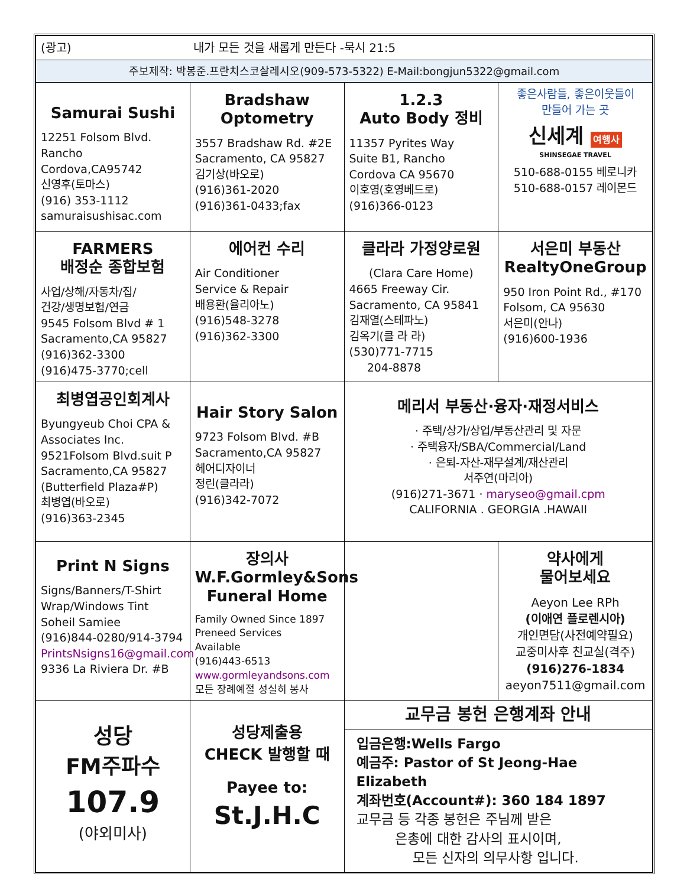| (광고) 내가 모든 것을 새롭게 만든다 -묵시 21:5 | | | |
| 주보제작: 박봉준.프란치스코살레시오(909-573-5322) E-Mail:bongjun5322@gmail.com | | | |
| Samurai Sushi 12251 Folsom Blvd. Rancho Cordova,CA95742 신영후(토마스) (916) 353-1112 samuraisushisac.com | Bradshaw Optometry 3557 Bradshaw Rd. #2E Sacramento, CA 95827 김기상(바오로) (916)361-2020 (916)361-0433;fax | 1.2.3 Auto Body 정비 11357 Pyrites Way Suite B1, Rancho Cordova CA 95670 이호영(호영베드로) (916)366-0123 | 좋은사람들, 좋은이웃들이 만들어 가는 곳 신세계 여행사 SHINSEGAE TRAVEL 510-688-0155 베로니카 510-688-0157 레이몬드 |
| FARMERS 배정순 종합보험 사업/상해/자동차/집/ 건강/생명보험/연금 9545 Folsom Blvd # 1 Sacramento,CA 95827 (916)362-3300 (916)475-3770;cell | 에어컨 수리 Air Conditioner Service & Repair 배용환(율리아노) (916)548-3278 (916)362-3300 | 클라라 가정양로원 (Clara Care Home) 4665 Freeway Cir. Sacramento, CA 95841 김재열(스테파노) 김옥기(클 라 라) (530)771-7715 204-8878 | 서은미 부동산 RealtyOneGroup 950 Iron Point Rd., #170 Folsom, CA 95630 서은미(안나) (916)600-1936 |
| 최병엽공인회계사 Byungyeub Choi CPA & Associates Inc. 9521Folsom Blvd.suit P Sacramento,CA 95827 (Butterfield Plaza#P) 최병엽(바오로) (916)363-2345 | Hair Story Salon 9723 Folsom Blvd. #B Sacramento,CA 95827 헤어디자이너 정린(클라라) (916)342-7072 | 메리서 부동산·융자·재정서비스 · 주택/상가/상업/부동산관리 및 자문 · 주택융자/SBA/Commercial/Land · 은퇴-자산-재무설계/재산관리 서주연(마리아) (916)271-3671 · maryseo@gmail.cpm CALIFORNIA . GEORGIA .HAWAII | |
| Print N Signs Signs/Banners/T-Shirt Wrap/Windows Tint Soheil Samiee (916)844-0280/914-3794 PrintsNsigns16@gmail.com 9336 La Riviera Dr. #B | 장의사 W.F.Gormley&Sons Funeral Home Family Owned Since 1897 Preneed Services Available (916)443-6513 www.gormleyandsons.com 모든 장례예절 성실히 봉사 | | 약사에게 물어보세요 Aeyon Lee RPh (이애연 플로렌시아) 개인면담(사전예약필요) 교중미사후 친교실(격주) (916)276-1834 aeyon7511@gmail.com |
| 성당 FM주파수 107.9 (야외미사) | 성당제출용 CHECK 발행할 때 Payee to: St.J.H.C | 교무금 봉헌 은행계좌 안내 입금은행:Wells Fargo 예금주: Pastor of St Jeong-Hae Elizabeth 계좌번호(Account#): 360 184 1897 교무금 등 각종 봉헌은 주님께 받은 은총에 대한 감사의 표시이며, 모든 신자의 의무사항 입니다. | |